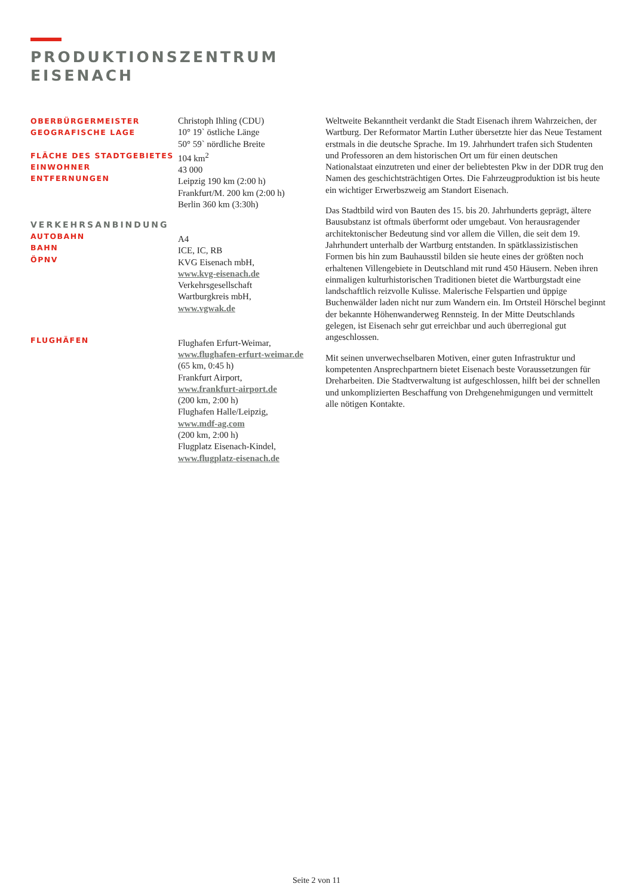PRODUKTIONSZENTRUM
EISENACH
OBERBÜRGERMEISTER
GEOGRAFISCHE LAGE
FLÄCHE DES STADTGEBIETES
EINWOHNER
ENTFERNUNGEN
VERKEHRSANBINDUNG
AUTOBAHN
BAHN
ÖPNV
FLUGHÄFEN
Christoph Ihling (CDU)
10° 19` östliche Länge
50° 59` nördliche Breite
104 km<sup>2</sup>
43 000
Leipzig 190 km (2:00 h)
Frankfurt/M. 200 km (2:00 h)
Berlin 360 km (3:30h)
A4
ICE, IC, RB
KVG Eisenach mbH,
www.kvg-eisenach.de
Verkehrsgesellschaft
Wartburgkreis mbH,
www.vgwak.de
Flughafen Erfurt-Weimar,
www.flughafen-erfurt-weimar.de
(65 km, 0:45 h)
Frankfurt Airport,
www.frankfurt-airport.de
(200 km, 2:00 h)
Flughafen Halle/Leipzig,
www.mdf-ag.com
(200 km, 2:00 h)
Flugplatz Eisenach-Kindel,
www.flugplatz-eisenach.de
Weltweite Bekanntheit verdankt die Stadt Eisenach ihrem Wahrzeichen, der Wartburg. Der Reformator Martin Luther übersetzte hier das Neue Testament erstmals in die deutsche Sprache. Im 19. Jahrhundert trafen sich Studenten und Professoren an dem historischen Ort um für einen deutschen Nationalstaat einzutreten und einer der beliebtesten Pkw in der DDR trug den Namen des geschichtsträchtigen Ortes. Die Fahrzeugproduktion ist bis heute ein wichtiger Erwerbszweig am Standort Eisenach.
Das Stadtbild wird von Bauten des 15. bis 20. Jahrhunderts geprägt, ältere Bausubstanz ist oftmals überformt oder umgebaut. Von herausragender architektonischer Bedeutung sind vor allem die Villen, die seit dem 19. Jahrhundert unterhalb der Wartburg entstanden. In spätklassizistischen Formen bis hin zum Bauhausstil bilden sie heute eines der größten noch erhaltenen Villengebiete in Deutschland mit rund 450 Häusern. Neben ihren einmaligen kulturhistorischen Traditionen bietet die Wartburgstadt eine landschaftlich reizvolle Kulisse. Malerische Felspartien und üppige Buchenwälder laden nicht nur zum Wandern ein. Im Ortsteil Hörschel beginnt der bekannte Höhenwanderweg Rennsteig. In der Mitte Deutschlands gelegen, ist Eisenach sehr gut erreichbar und auch überregional gut angeschlossen.
Mit seinen unverwechselbaren Motiven, einer guten Infrastruktur und kompetenten Ansprechpartnern bietet Eisenach beste Voraussetzungen für Dreharbeiten. Die Stadtverwaltung ist aufgeschlossen, hilft bei der schnellen und unkomplizierten Beschaffung von Drehgenehmigungen und vermittelt alle nötigen Kontakte.
Seite 2 von 11